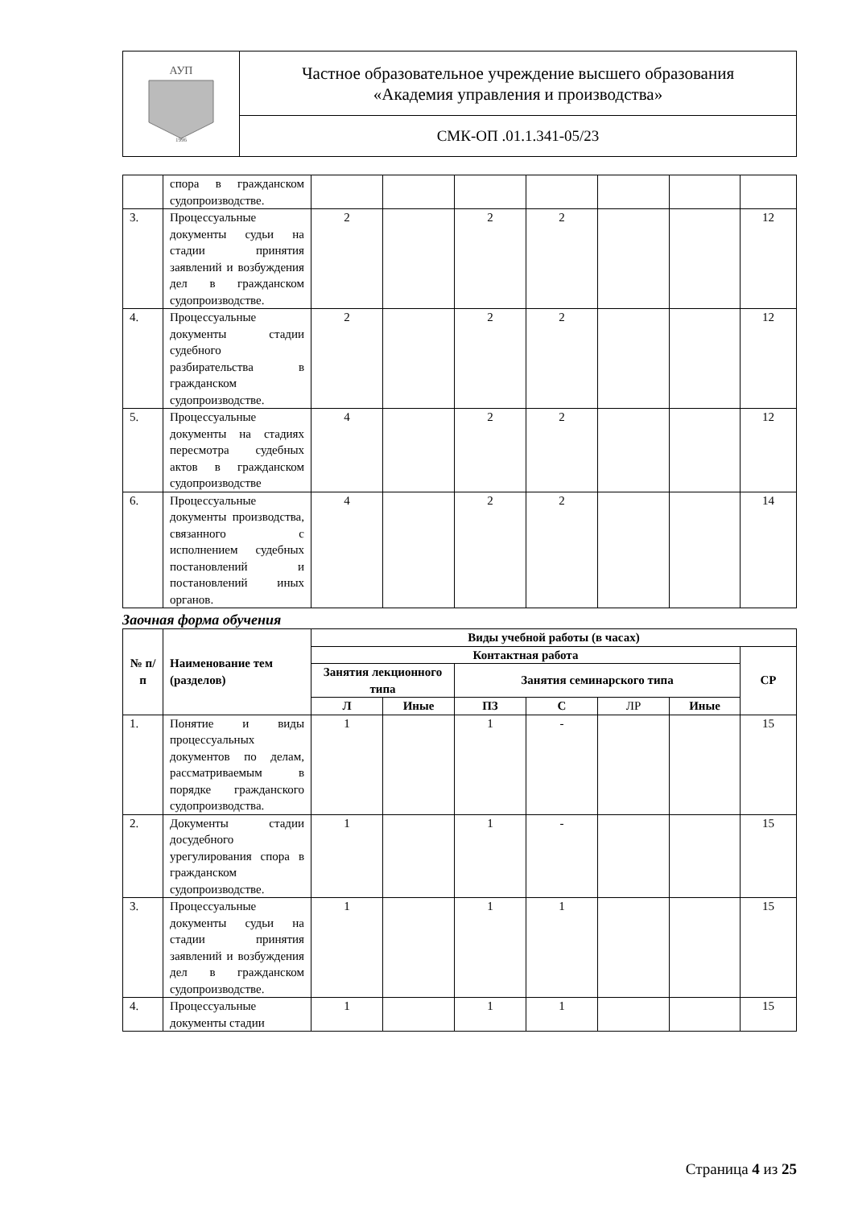| АУП 1996 | Частное образовательное учреждение высшего образования «Академия управления и производства» |
| | СМК-ОП .01.1.341-05/23 |
| | спора в гражданском судопроизводстве. | | | | | | | |
| 3. | Процессуальные документы судьи на стадии принятия заявлений и возбуждения дел в гражданском судопроизводстве. | 2 | | 2 | 2 | | | 12 |
| 4. | Процессуальные документы стадии судебного разбирательства в гражданском судопроизводстве. | 2 | | 2 | 2 | | | 12 |
| 5. | Процессуальные документы на стадиях пересмотра судебных актов в гражданском судопроизводстве | 4 | | 2 | 2 | | | 12 |
| 6. | Процессуальные документы производства, связанного с исполнением судебных постановлений и постановлений иных органов. | 4 | | 2 | 2 | | | 14 |
Заочная форма обучения
| № п/п | Наименование тем (разделов) | Виды учебной работы (в часах) | | | | | | |
| --- | --- | --- | --- | --- | --- | --- | --- | --- |
| | | Контактная работа | | | | | | СР |
| | | Занятия лекционного типа | | Занятия семинарского типа | | | | |
| | | Л | Иные | ПЗ | С | ЛР | Иные | |
| 1. | Понятие и виды процессуальных документов по делам, рассматриваемым в порядке гражданского судопроизводства. | 1 | | 1 | - | | | 15 |
| 2. | Документы стадии досудебного урегулирования спора в гражданском судопроизводстве. | 1 | | 1 | - | | | 15 |
| 3. | Процессуальные документы судьи на стадии принятия заявлений и возбуждения дел в гражданском судопроизводстве. | 1 | | 1 | 1 | | | 15 |
| 4. | Процессуальные документы стадии | 1 | | 1 | 1 | | | 15 |
Страница 4 из 25